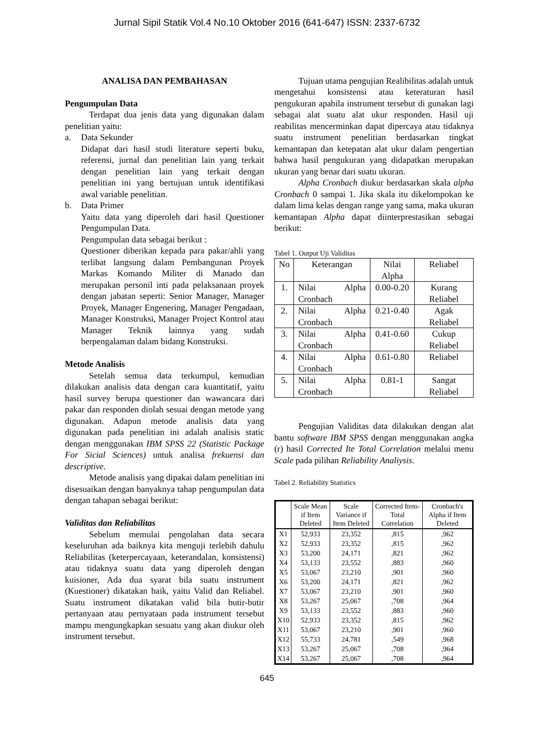Jurnal Sipil Statik Vol.4 No.10 Oktober 2016 (641-647) ISSN: 2337-6732
ANALISA DAN PEMBAHASAN
Pengumpulan Data
Terdapat dua jenis data yang digunakan dalam penelitian yaitu:
a. Data Sekunder
Didapat dari hasil studi literature seperti buku, referensi, jurnal dan penelitian lain yang terkait dengan penelitian lain yang terkait dengan penelitian ini yang bertujuan untuk identifikasi awal variable penelitian.
b. Data Primer
Yaitu data yang diperoleh dari hasil Questioner Pengumpulan Data.
Pengumpulan data sebagai berikut :
Questioner diberikan kepada para pakar/ahli yang terlibat langsung dalam Pembangunan Proyek Markas Komando Militer di Manado dan merupakan personil inti pada pelaksanaan proyek dengan jabatan seperti: Senior Manager, Manager Proyek, Manager Engenering, Manager Pengadaan, Manager Konstruksi, Manager Project Kontrol atau Manager Teknik lainnya yang sudah berpengalaman dalam bidang Konstruksi.
Metode Analisis
Setelah semua data terkumpul, kemudian dilakukan analisis data dengan cara kuantitatif, yaitu hasil survey berupa questioner dan wawancara dari pakar dan responden diolah sesuai dengan metode yang digunakan. Adapun metode analisis data yang digunakan pada penelitian ini adalah analisis static dengan menggunakan IBM SPSS 22 (Statistic Package For Sicial Sciences) untuk analisa frekuensi dan descriptive.
Metode analisis yang dipakai dalam penelitian ini disesuaikan dengan banyaknya tahap pengumpulan data dengan tahapan sebagai berikut:
Validitas dan Reliabilitas
Sebelum memulai pengolahan data secara keseluruhan ada baiknya kita menguji terlebih dahulu Reliabilitas (keterpercayaan, keterandalan, konsistensi) atau tidaknya suatu data yang diperoleh dengan kuisioner, Ada dua syarat bila suatu instrument (Kuestioner) dikatakan baik, yaitu Valid dan Reliabel. Suatu instrument dikatakan valid bila butir-butir pertanyaan atau pernyataan pada instrument tersebut mampu mengungkapkan sesuatu yang akan diukur oleh instrument tersebut.
Tujuan utama pengujian Realibilitas adalah untuk mengetahui konsistensi atau keteraturan hasil pengukuran apabila instrument tersebut di gunakan lagi sebagai alat suatu alat ukur responden. Hasil uji reabilitas mencerminkan dapat dipercaya atau tidaknya suatu instrument penelitian berdasarkan tingkat kemantapan dan ketepatan alat ukur dalam pengertian bahwa hasil pengukuran yang didapatkan merupakan ukuran yang benar dari suatu ukuran.
Alpha Cronbach diukur berdasarkan skala alpha Cronbach 0 sampai 1. Jika skala itu dikelompokan ke dalam lima kelas dengan range yang sama, maka ukuran kemantapan Alpha dapat diinterprestasikan sebagai berikut:
Tabel 1. Output Uji Validitas
| No | Keterangan | Nilai Alpha | Reliabel |
| 1. | Nilai Alpha Cronbach | 0.00-0.20 | Kurang Reliabel |
| 2. | Nilai Alpha Cronbach | 0.21-0.40 | Agak Reliabel |
| 3. | Nilai Alpha Cronbach | 0.41-0.60 | Cukup Reliabel |
| 4. | Nilai Alpha Cronbach | 0.61-0.80 | Reliabel |
| 5. | Nilai Alpha Cronbach | 0.81-1 | Sangat Reliabel |
Pengujian Validitas data dilakukan dengan alat bantu software IBM SPSS dengan menggunakan angka (r) hasil Corrected Ite Total Correlation melalui menu Scale pada pilihan Reliability Analiysis.
Tabel 2. Reliability Statistics
| | Scale Mean if Item Deleted | Scale Variance if Item Deleted | Corrected Item-Total Correlation | Cronbach's Alpha if Item Deleted |
| --- | --- | --- | --- | --- |
| X1 | 52,933 | 23,352 | ,815 | ,962 |
| X2 | 52,933 | 23,352 | ,815 | ,962 |
| X3 | 53,200 | 24,171 | ,821 | ,962 |
| X4 | 53,133 | 23,552 | ,883 | ,960 |
| X5 | 53,067 | 23,210 | ,901 | ,960 |
| X6 | 53,200 | 24,171 | ,821 | ,962 |
| X7 | 53,067 | 23,210 | ,901 | ,960 |
| X8 | 53,267 | 25,067 | ,708 | ,964 |
| X9 | 53,133 | 23,552 | ,883 | ,960 |
| X10 | 52,933 | 23,352 | ,815 | ,962 |
| X11 | 53,067 | 23,210 | ,901 | ,960 |
| X12 | 55,733 | 24,781 | ,549 | ,968 |
| X13 | 53,267 | 25,067 | ,708 | ,964 |
| X14 | 53,267 | 25,067 | ,708 | ,964 |
645